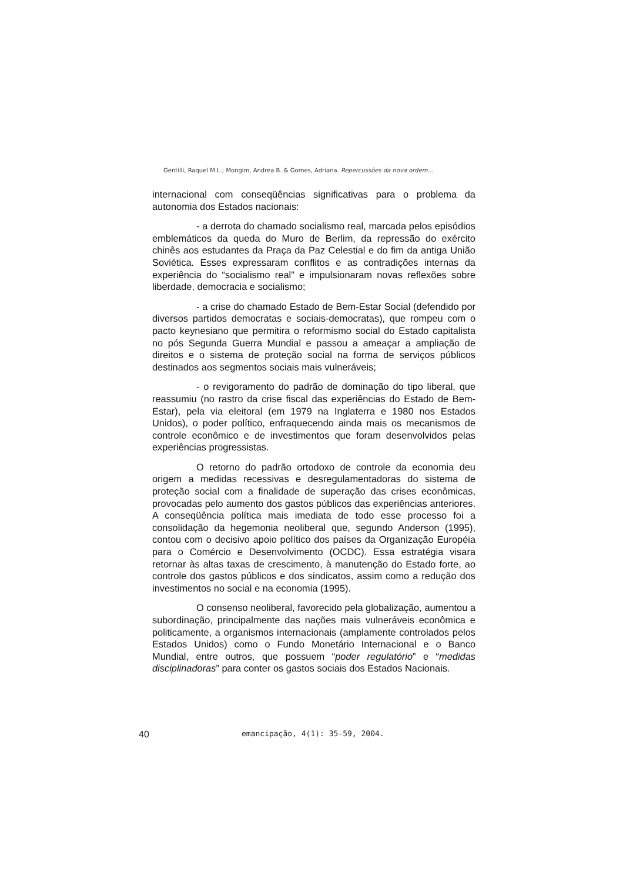Gentilli, Raquel M.L.; Mongim, Andrea B. & Gomes, Adriana. Repercussões da nova ordem...
internacional com conseqüências significativas para o problema da autonomia dos Estados nacionais:
- a derrota do chamado socialismo real, marcada pelos episódios emblemáticos da queda do Muro de Berlim, da repressão do exército chinês aos estudantes da Praça da Paz Celestial e do fim da antiga União Soviética. Esses expressaram conflitos e as contradições internas da experiência do “socialismo real” e impulsionaram novas reflexões sobre liberdade, democracia e socialismo;
- a crise do chamado Estado de Bem-Estar Social (defendido por diversos partidos democratas e sociais-democratas), que rompeu com o pacto keynesiano que permitira o reformismo social do Estado capitalista no pós Segunda Guerra Mundial e passou a ameaçar a ampliação de direitos e o sistema de proteção social na forma de serviços públicos destinados aos segmentos sociais mais vulneráveis;
- o revigoramento do padrão de dominação do tipo liberal, que reassumiu (no rastro da crise fiscal das experiências do Estado de Bem-Estar), pela via eleitoral (em 1979 na Inglaterra e 1980 nos Estados Unidos), o poder político, enfraquecendo ainda mais os mecanismos de controle econômico e de investimentos que foram desenvolvidos pelas experiências progressistas.
O retorno do padrão ortodoxo de controle da economia deu origem a medidas recessivas e desregulamentadoras do sistema de proteção social com a finalidade de superação das crises econômicas, provocadas pelo aumento dos gastos públicos das experiências anteriores. A conseqüência política mais imediata de todo esse processo foi a consolidação da hegemonia neoliberal que, segundo Anderson (1995), contou com o decisivo apoio político dos países da Organização Européia para o Comércio e Desenvolvimento (OCDC). Essa estratégia visara retornar às altas taxas de crescimento, à manutenção do Estado forte, ao controle dos gastos públicos e dos sindicatos, assim como a redução dos investimentos no social e na economia (1995).
O consenso neoliberal, favorecido pela globalização, aumentou a subordinação, principalmente das nações mais vulneráveis econômica e politicamente, a organismos internacionais (amplamente controlados pelos Estados Unidos) como o Fundo Monetário Internacional e o Banco Mundial, entre outros, que possuem “poder regulatório” e “medidas disciplinadoras” para conter os gastos sociais dos Estados Nacionais.
40 emancipação, 4(1): 35-59, 2004.